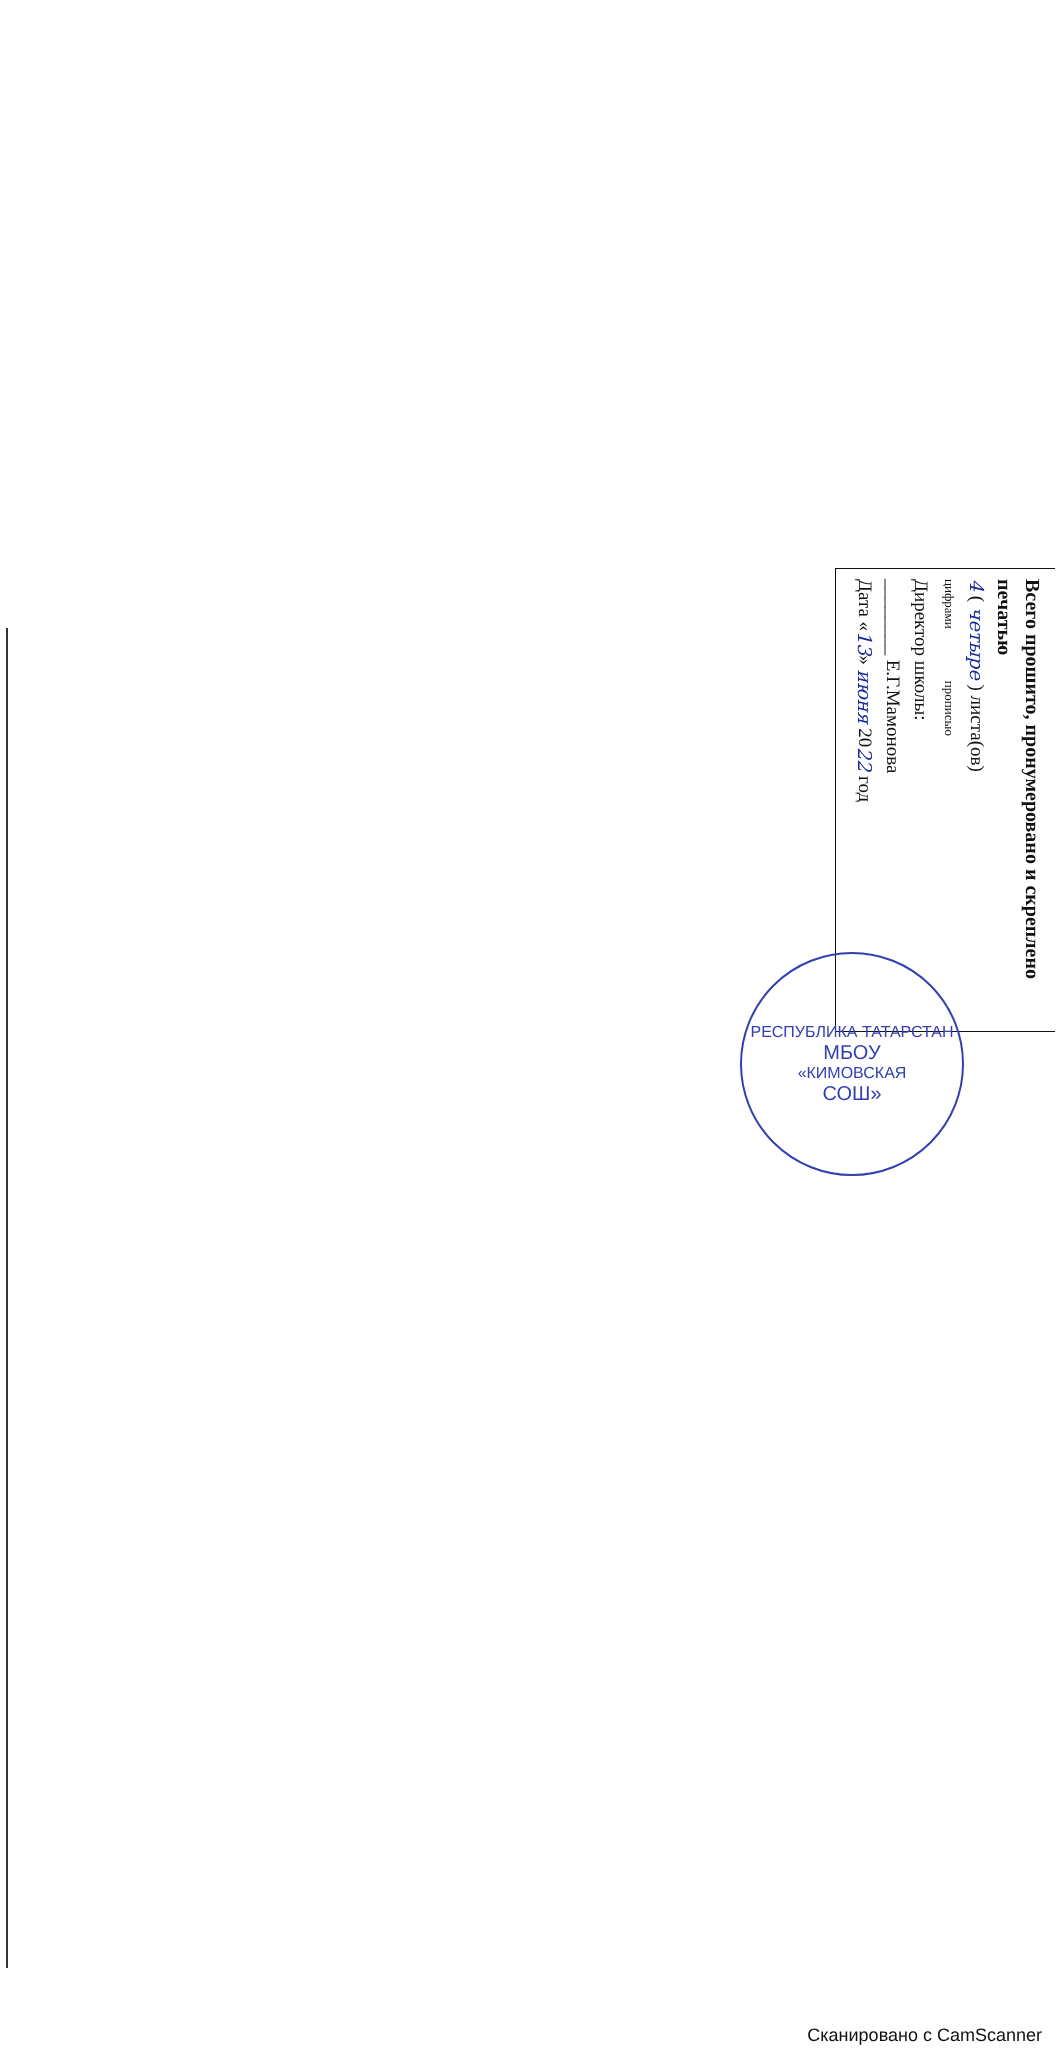Всего прошито, пронумеровано и скреплено печатью
4 ( четыре ) листа(ов)
цифрами прописью
Директор школы:
________ Е.Г.Мамонова
Дата «13» июня 2022 год
РЕСПУБЛИКА ТАТАРСТАН
МБОУ
«КИМОВСКАЯ
СОШ»
Сканировано с CamScanner